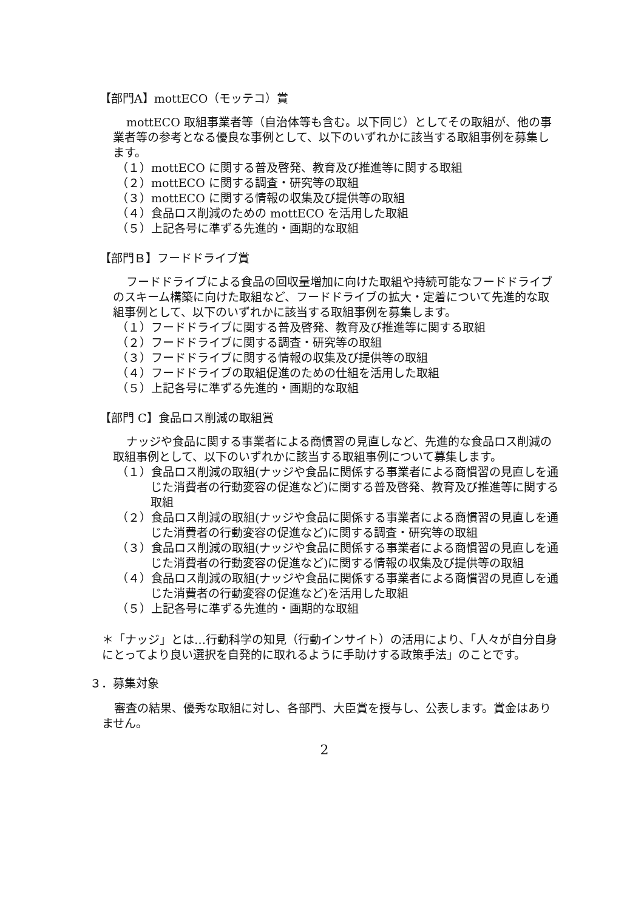【部門A】mottECO（モッテコ）賞
mottECO 取組事業者等（自治体等も含む。以下同じ）としてその取組が、他の事業者等の参考となる優良な事例として、以下のいずれかに該当する取組事例を募集します。
（１）mottECO に関する普及啓発、教育及び推進等に関する取組
（２）mottECO に関する調査・研究等の取組
（３）mottECO に関する情報の収集及び提供等の取組
（４）食品ロス削減のための mottECO を活用した取組
（５）上記各号に準ずる先進的・画期的な取組
【部門Ｂ】フードドライブ賞
フードドライブによる食品の回収量増加に向けた取組や持続可能なフードドライブのスキーム構築に向けた取組など、フードドライブの拡大・定着について先進的な取組事例として、以下のいずれかに該当する取組事例を募集します。
（１）フードドライブに関する普及啓発、教育及び推進等に関する取組
（２）フードドライブに関する調査・研究等の取組
（３）フードドライブに関する情報の収集及び提供等の取組
（４）フードドライブの取組促進のための仕組を活用した取組
（５）上記各号に準ずる先進的・画期的な取組
【部門 C】食品ロス削減の取組賞
ナッジや食品に関する事業者による商慣習の見直しなど、先進的な食品ロス削減の取組事例として、以下のいずれかに該当する取組事例について募集します。
（１）食品ロス削減の取組(ナッジや食品に関係する事業者による商慣習の見直しを通じた消費者の行動変容の促進など)に関する普及啓発、教育及び推進等に関する取組
（２）食品ロス削減の取組(ナッジや食品に関係する事業者による商慣習の見直しを通じた消費者の行動変容の促進など)に関する調査・研究等の取組
（３）食品ロス削減の取組(ナッジや食品に関係する事業者による商慣習の見直しを通じた消費者の行動変容の促進など)に関する情報の収集及び提供等の取組
（４）食品ロス削減の取組(ナッジや食品に関係する事業者による商慣習の見直しを通じた消費者の行動変容の促進など)を活用した取組
（５）上記各号に準ずる先進的・画期的な取組
＊「ナッジ」とは…行動科学の知見（行動インサイト）の活用により、「人々が自分自身にとってより良い選択を自発的に取れるように手助けする政策手法」のことです。
３．募集対象
審査の結果、優秀な取組に対し、各部門、大臣賞を授与し、公表します。賞金はありません。
2